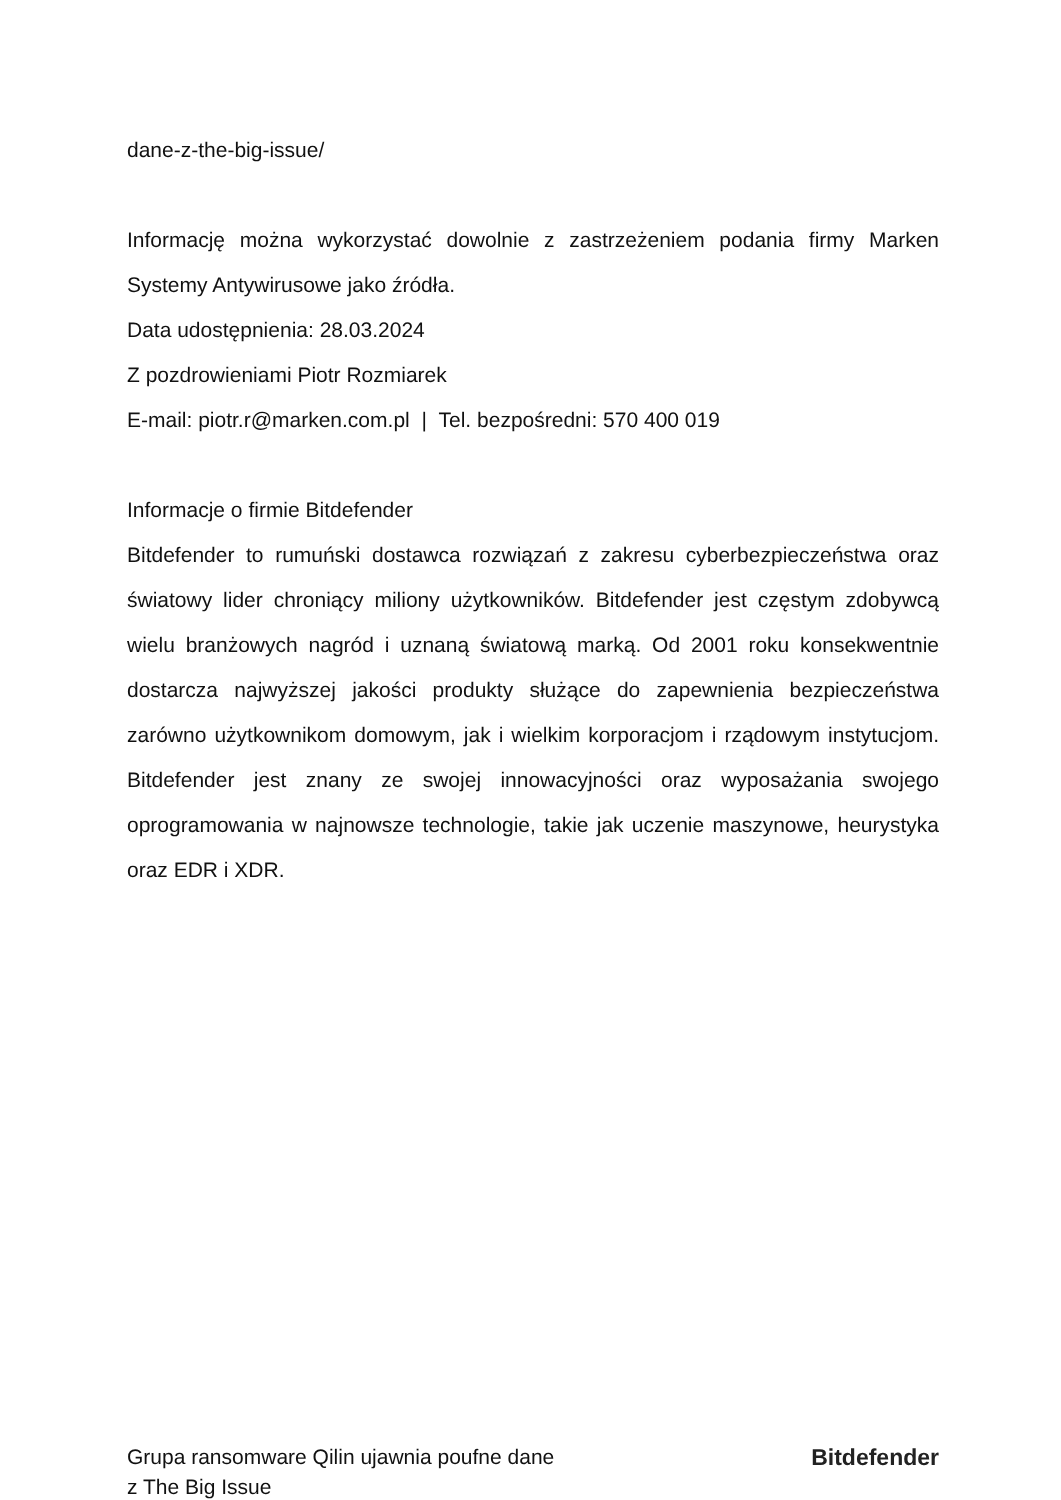dane-z-the-big-issue/
Informację można wykorzystać dowolnie z zastrzeżeniem podania firmy Marken Systemy Antywirusowe jako źródła.
Data udostępnienia: 28.03.2024
Z pozdrowieniami Piotr Rozmiarek
E-mail: piotr.r@marken.com.pl | Tel. bezpośredni: 570 400 019
Informacje o firmie Bitdefender
Bitdefender to rumuński dostawca rozwiązań z zakresu cyberbezpieczeństwa oraz światowy lider chroniący miliony użytkowników. Bitdefender jest częstym zdobywcą wielu branżowych nagród i uznaną światową marką. Od 2001 roku konsekwentnie dostarcza najwyższej jakości produkty służące do zapewnienia bezpieczeństwa zarówno użytkownikom domowym, jak i wielkim korporacjom i rządowym instytucjom. Bitdefender jest znany ze swojej innowacyjności oraz wyposażania swojego oprogramowania w najnowsze technologie, takie jak uczenie maszynowe, heurystyka oraz EDR i XDR.
Grupa ransomware Qilin ujawnia poufne dane
z The Big Issue
Bitdefender